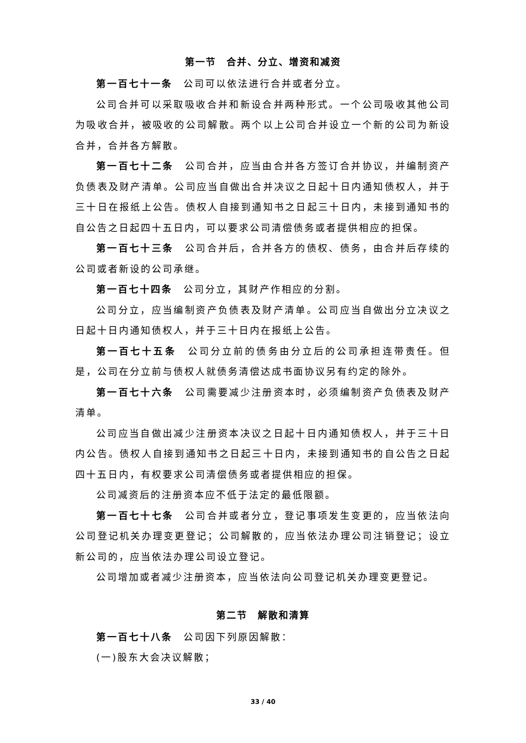第一节　合并、分立、增资和减资
第一百七十一条　公司可以依法进行合并或者分立。
公司合并可以采取吸收合并和新设合并两种形式。一个公司吸收其他公司为吸收合并，被吸收的公司解散。两个以上公司合并设立一个新的公司为新设合并，合并各方解散。
第一百七十二条　公司合并，应当由合并各方签订合并协议，并编制资产负债表及财产清单。公司应当自做出合并决议之日起十日内通知债权人，并于三十日在报纸上公告。债权人自接到通知书之日起三十日内，未接到通知书的自公告之日起四十五日内，可以要求公司清偿债务或者提供相应的担保。
第一百七十三条　公司合并后，合并各方的债权、债务，由合并后存续的公司或者新设的公司承继。
第一百七十四条　公司分立，其财产作相应的分割。
公司分立，应当编制资产负债表及财产清单。公司应当自做出分立决议之日起十日内通知债权人，并于三十日内在报纸上公告。
第一百七十五条　公司分立前的债务由分立后的公司承担连带责任。但是，公司在分立前与债权人就债务清偿达成书面协议另有约定的除外。
第一百七十六条　公司需要减少注册资本时，必须编制资产负债表及财产清单。
公司应当自做出减少注册资本决议之日起十日内通知债权人，并于三十日内公告。债权人自接到通知书之日起三十日内，未接到通知书的自公告之日起四十五日内，有权要求公司清偿债务或者提供相应的担保。
公司减资后的注册资本应不低于法定的最低限额。
第一百七十七条　公司合并或者分立，登记事项发生变更的，应当依法向公司登记机关办理变更登记；公司解散的，应当依法办理公司注销登记；设立新公司的，应当依法办理公司设立登记。
公司增加或者减少注册资本，应当依法向公司登记机关办理变更登记。
第二节　解散和清算
第一百七十八条　公司因下列原因解散：
(一)股东大会决议解散；
33 / 40